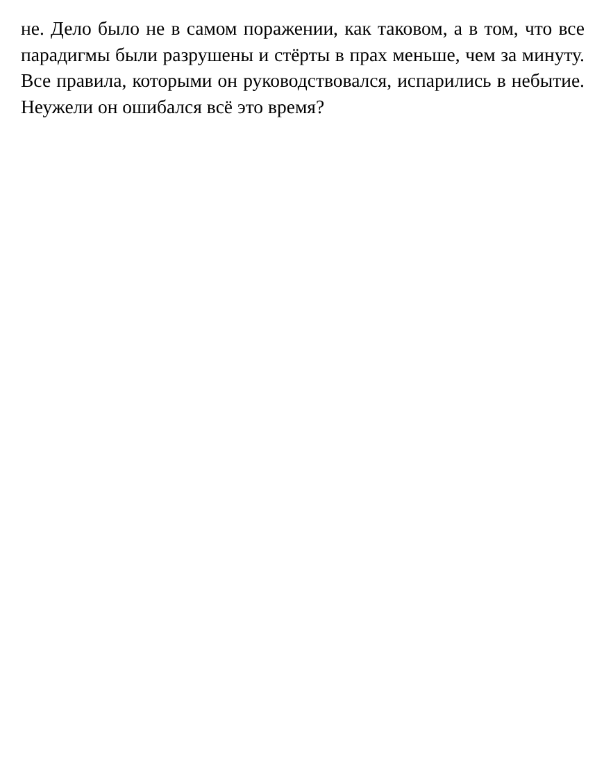не. Дело было не в самом поражении, как таковом, а в том, что все парадигмы были разрушены и стёрты в прах меньше, чем за минуту. Все правила, которыми он руководствовался, испарились в небытие. Неужели он ошибался всё это время?